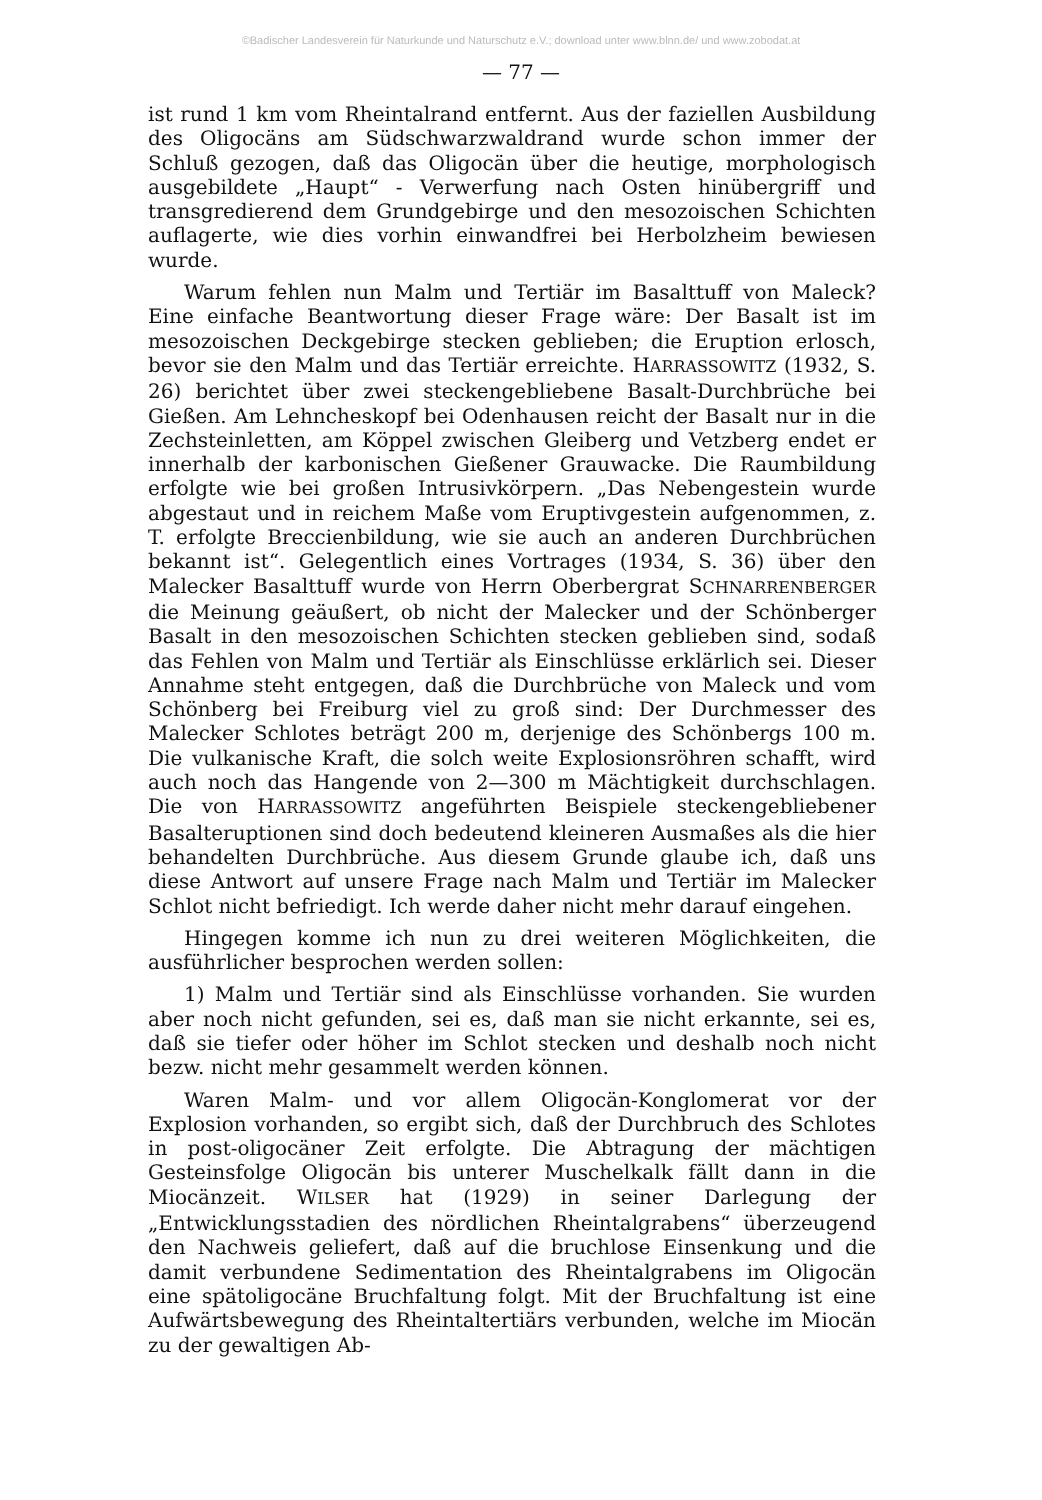©Badischer Landesverein für Naturkunde und Naturschutz e.V.; download unter www.blnn.de/ und www.zobodat.at
— 77 —
ist rund 1 km vom Rheintalrand entfernt. Aus der faziellen Ausbildung des Oligocäns am Südschwarzwaldrand wurde schon immer der Schluß gezogen, daß das Oligocän über die heutige, morphologisch ausgebildete „Haupt“ - Verwerfung nach Osten hinübergriff und transgredierend dem Grundgebirge und den mesozoischen Schichten auflagerte, wie dies vorhin einwandfrei bei Herbolzheim bewiesen wurde.
Warum fehlen nun Malm und Tertiär im Basalttuff von Maleck? Eine einfache Beantwortung dieser Frage wäre: Der Basalt ist im mesozoischen Deckgebirge stecken geblieben; die Eruption erlosch, bevor sie den Malm und das Tertiär erreichte. HARRASSOWITZ (1932, S. 26) berichtet über zwei steckengebliebene Basalt-Durchbrüche bei Gießen. Am Lehncheskopf bei Odenhausen reicht der Basalt nur in die Zechsteinletten, am Köppel zwischen Gleiberg und Vetzberg endet er innerhalb der karbonischen Gießener Grauwacke. Die Raumbildung erfolgte wie bei großen Intrusivkörpern. „Das Nebengestein wurde abgestaut und in reichem Maße vom Eruptivgestein aufgenommen, z. T. erfolgte Breccienbildung, wie sie auch an anderen Durchbrüchen bekannt ist“. Gelegentlich eines Vortrages (1934, S. 36) über den Malecker Basalttuff wurde von Herrn Oberbergrat SCHNARRENBERGER die Meinung geäußert, ob nicht der Malecker und der Schönberger Basalt in den mesozoischen Schichten stecken geblieben sind, sodaß das Fehlen von Malm und Tertiär als Einschlüsse erklärlich sei. Dieser Annahme steht entgegen, daß die Durchbrüche von Maleck und vom Schönberg bei Freiburg viel zu groß sind: Der Durchmesser des Malecker Schlotes beträgt 200 m, derjenige des Schönbergs 100 m. Die vulkanische Kraft, die solch weite Explosionsröhren schafft, wird auch noch das Hangende von 2—300 m Mächtigkeit durchschlagen. Die von HARRASSOWITZ angeführten Beispiele steckengebliebener Basalteruptionen sind doch bedeutend kleineren Ausmaßes als die hier behandelten Durchbrüche. Aus diesem Grunde glaube ich, daß uns diese Antwort auf unsere Frage nach Malm und Tertiär im Malecker Schlot nicht befriedigt. Ich werde daher nicht mehr darauf eingehen.
Hingegen komme ich nun zu drei weiteren Möglichkeiten, die ausführlicher besprochen werden sollen:
1) Malm und Tertiär sind als Einschlüsse vorhanden. Sie wurden aber noch nicht gefunden, sei es, daß man sie nicht erkannte, sei es, daß sie tiefer oder höher im Schlot stecken und deshalb noch nicht bezw. nicht mehr gesammelt werden können.
Waren Malm- und vor allem Oligocän-Konglomerat vor der Explosion vorhanden, so ergibt sich, daß der Durchbruch des Schlotes in post-oligocäner Zeit erfolgte. Die Abtragung der mächtigen Gesteinsfolge Oligocän bis unterer Muschelkalk fällt dann in die Miocänzeit. WILSER hat (1929) in seiner Darlegung der „Entwicklungsstadien des nördlichen Rheintalgrabens“ überzeugend den Nachweis geliefert, daß auf die bruchlose Einsenkung und die damit verbundene Sedimentation des Rheintalgrabens im Oligocän eine spätoligocäne Bruchfaltung folgt. Mit der Bruchfaltung ist eine Aufwärtsbewegung des Rheintaltertiärs verbunden, welche im Miocän zu der gewaltigen Ab-